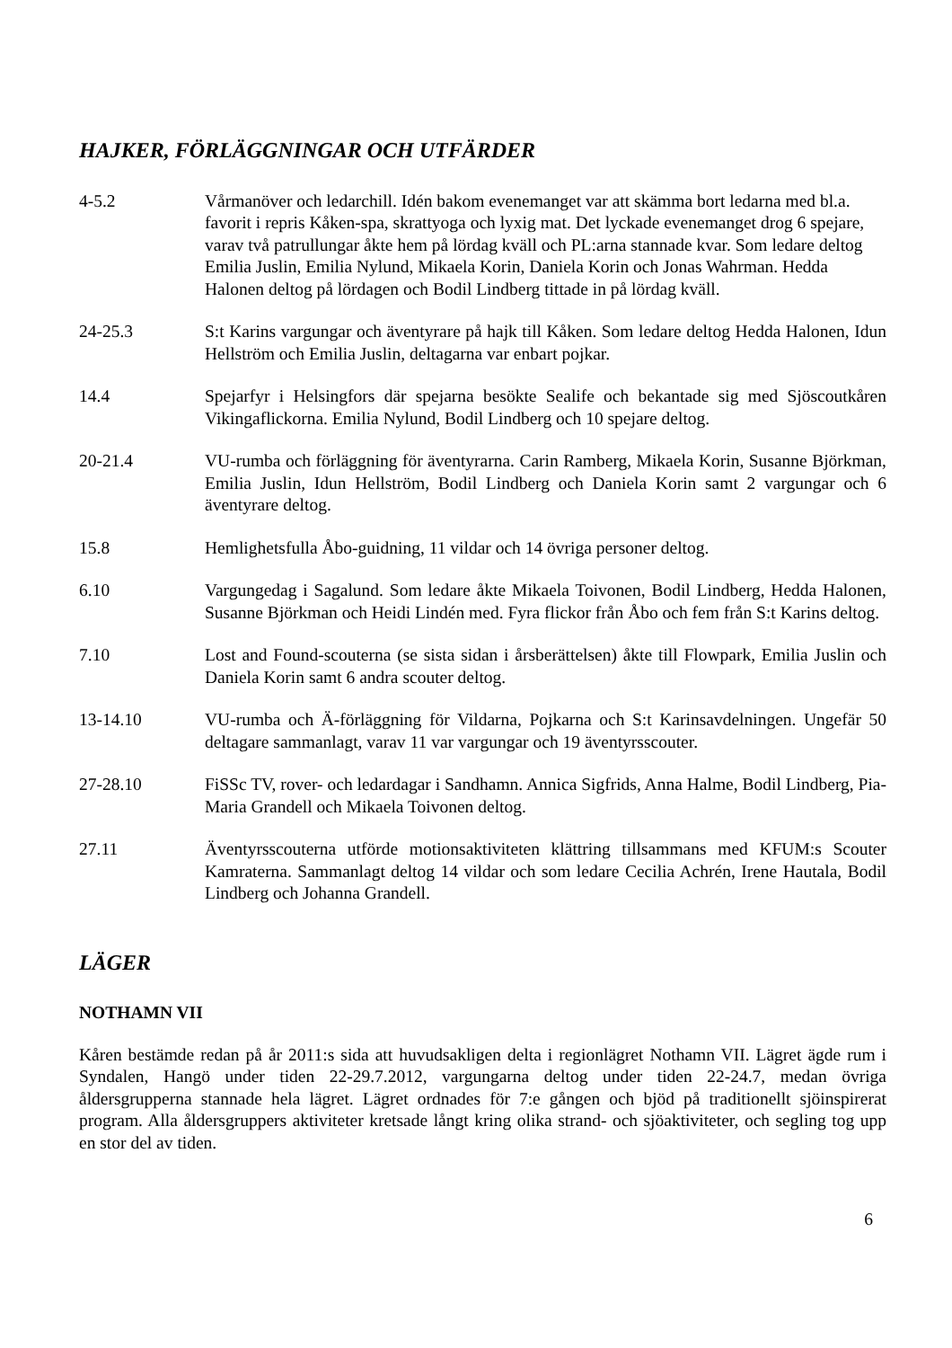HAJKER, FÖRLÄGGNINGAR OCH UTFÄRDER
4-5.2 Vårmanöver och ledarchill. Idén bakom evenemanget var att skämma bort ledarna med bl.a. favorit i repris Kåken-spa, skrattyoga och lyxig mat. Det lyckade evenemanget drog 6 spejare, varav två patrullungar åkte hem på lördag kväll och PL:arna stannade kvar. Som ledare deltog Emilia Juslin, Emilia Nylund, Mikaela Korin, Daniela Korin och Jonas Wahrman. Hedda Halonen deltog på lördagen och Bodil Lindberg tittade in på lördag kväll.
24-25.3 S:t Karins vargungar och äventyrare på hajk till Kåken. Som ledare deltog Hedda Halonen, Idun Hellström och Emilia Juslin, deltagarna var enbart pojkar.
14.4 Spejarfyr i Helsingfors där spejarna besökte Sealife och bekantade sig med Sjöscoutkåren Vikingaflickorna. Emilia Nylund, Bodil Lindberg och 10 spejare deltog.
20-21.4 VU-rumba och förläggning för äventyrarna. Carin Ramberg, Mikaela Korin, Susanne Björkman, Emilia Juslin, Idun Hellström, Bodil Lindberg och Daniela Korin samt 2 vargungar och 6 äventyrare deltog.
15.8 Hemlighetsfulla Åbo-guidning, 11 vildar och 14 övriga personer deltog.
6.10 Vargungedag i Sagalund. Som ledare åkte Mikaela Toivonen, Bodil Lindberg, Hedda Halonen, Susanne Björkman och Heidi Lindén med. Fyra flickor från Åbo och fem från S:t Karins deltog.
7.10 Lost and Found-scouterna (se sista sidan i årsberättelsen) åkte till Flowpark, Emilia Juslin och Daniela Korin samt 6 andra scouter deltog.
13-14.10 VU-rumba och Ä-förläggning för Vildarna, Pojkarna och S:t Karinsavdelningen. Ungefär 50 deltagare sammanlagt, varav 11 var vargungar och 19 äventyrsscouter.
27-28.10 FiSSc TV, rover- och ledardagar i Sandhamn. Annica Sigfrids, Anna Halme, Bodil Lindberg, Pia-Maria Grandell och Mikaela Toivonen deltog.
27.11 Äventyrsscouterna utförde motionsaktiviteten klättring tillsammans med KFUM:s Scouter Kamraterna. Sammanlagt deltog 14 vildar och som ledare Cecilia Achrén, Irene Hautala, Bodil Lindberg och Johanna Grandell.
LÄGER
NOTHAMN VII
Kåren bestämde redan på år 2011:s sida att huvudsakligen delta i regionlägret Nothamn VII. Lägret ägde rum i Syndalen, Hangö under tiden 22-29.7.2012, vargungarna deltog under tiden 22-24.7, medan övriga åldersgrupperna stannade hela lägret. Lägret ordnades för 7:e gången och bjöd på traditionellt sjöinspirerat program. Alla åldersgruppers aktiviteter kretsade långt kring olika strand- och sjöaktiviteter, och segling tog upp en stor del av tiden.
6